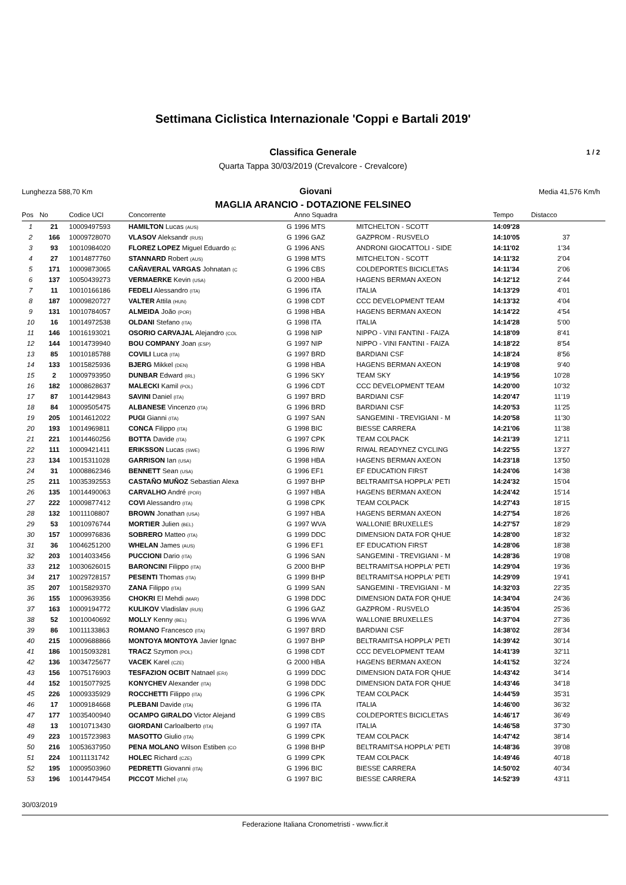Settimana Ciclistica Internazionale 'Coppi e Bartali 2019'
Classifica Generale 1 / 2
Quarta Tappa 30/03/2019 (Crevalcore - Crevalcore)
Lunghezza 588,70 Km Giovani Media 41,576 Km/h
MAGLIA ARANCIO - DOTAZIONE FELSINEO
| Pos | No | Codice UCI | Concorrente | | Anno Squadra | | Tempo | Distacco |
| --- | --- | --- | --- | --- | --- | --- | --- | --- |
| 1 | 21 | 10009497593 | HAMILTON Lucas (AUS) | G | 1996 MTS | MITCHELTON - SCOTT | 14:09'28 | |
| 2 | 166 | 10009728070 | VLASOV Aleksandr (RUS) | G | 1996 GAZ | GAZPROM - RUSVELO | 14:10'05 | 37 |
| 3 | 93 | 10010984020 | FLOREZ LOPEZ Miguel Eduardo (C | G | 1996 ANS | ANDRONI GIOCATTOLI - SIDE | 14:11'02 | 1'34 |
| 4 | 27 | 10014877760 | STANNARD Robert (AUS) | G | 1998 MTS | MITCHELTON - SCOTT | 14:11'32 | 2'04 |
| 5 | 171 | 10009873065 | CAÑAVERAL VARGAS Johnatan (C | G | 1996 CBS | COLDEPORTES BICICLETAS | 14:11'34 | 2'06 |
| 6 | 137 | 10050439273 | VERMAERKE Kevin (USA) | G | 2000 HBA | HAGENS BERMAN AXEON | 14:12'12 | 2'44 |
| 7 | 11 | 10010166186 | FEDELI Alessandro (ITA) | G | 1996 ITA | ITALIA | 14:13'29 | 4'01 |
| 8 | 187 | 10009820727 | VALTER Attila (HUN) | G | 1998 CDT | CCC DEVELOPMENT TEAM | 14:13'32 | 4'04 |
| 9 | 131 | 10010784057 | ALMEIDA João (POR) | G | 1998 HBA | HAGENS BERMAN AXEON | 14:14'22 | 4'54 |
| 10 | 16 | 10014972538 | OLDANI Stefano (ITA) | G | 1998 ITA | ITALIA | 14:14'28 | 5'00 |
| 11 | 146 | 10016193021 | OSORIO CARVAJAL Alejandro (COL | G | 1998 NIP | NIPPO - VINI FANTINI - FAIZA | 14:18'09 | 8'41 |
| 12 | 144 | 10014739940 | BOU COMPANY Joan (ESP) | G | 1997 NIP | NIPPO - VINI FANTINI - FAIZA | 14:18'22 | 8'54 |
| 13 | 85 | 10010185788 | COVILI Luca (ITA) | G | 1997 BRD | BARDIANI CSF | 14:18'24 | 8'56 |
| 14 | 133 | 10015825936 | BJERG Mikkel (DEN) | G | 1998 HBA | HAGENS BERMAN AXEON | 14:19'08 | 9'40 |
| 15 | 2 | 10009793950 | DUNBAR Edward (IRL) | G | 1996 SKY | TEAM SKY | 14:19'56 | 10'28 |
| 16 | 182 | 10008628637 | MALECKI Kamil (POL) | G | 1996 CDT | CCC DEVELOPMENT TEAM | 14:20'00 | 10'32 |
| 17 | 87 | 10014429843 | SAVINI Daniel (ITA) | G | 1997 BRD | BARDIANI CSF | 14:20'47 | 11'19 |
| 18 | 84 | 10009505475 | ALBANESE Vincenzo (ITA) | G | 1996 BRD | BARDIANI CSF | 14:20'53 | 11'25 |
| 19 | 205 | 10014612022 | PUGI Gianni (ITA) | G | 1997 SAN | SANGEMINI - TREVIGIANI - M | 14:20'58 | 11'30 |
| 20 | 193 | 10014969811 | CONCA Filippo (ITA) | G | 1998 BIC | BIESSE CARRERA | 14:21'06 | 11'38 |
| 21 | 221 | 10014460256 | BOTTA Davide (ITA) | G | 1997 CPK | TEAM COLPACK | 14:21'39 | 12'11 |
| 22 | 111 | 10009421411 | ERIKSSON Lucas (SWE) | G | 1996 RIW | RIWAL READYNEZ CYCLING | 14:22'55 | 13'27 |
| 23 | 134 | 10015311028 | GARRISON Ian (USA) | G | 1998 HBA | HAGENS BERMAN AXEON | 14:23'18 | 13'50 |
| 24 | 31 | 10008862346 | BENNETT Sean (USA) | G | 1996 EF1 | EF EDUCATION FIRST | 14:24'06 | 14'38 |
| 25 | 211 | 10035392553 | CASTAÑO MUÑOZ Sebastian Alexa | G | 1997 BHP | BELTRAMITSA HOPPLA' PETI | 14:24'32 | 15'04 |
| 26 | 135 | 10014490063 | CARVALHO André (POR) | G | 1997 HBA | HAGENS BERMAN AXEON | 14:24'42 | 15'14 |
| 27 | 222 | 10009877412 | COVI Alessandro (ITA) | G | 1998 CPK | TEAM COLPACK | 14:27'43 | 18'15 |
| 28 | 132 | 10011108807 | BROWN Jonathan (USA) | G | 1997 HBA | HAGENS BERMAN AXEON | 14:27'54 | 18'26 |
| 29 | 53 | 10010976744 | MORTIER Julien (BEL) | G | 1997 WVA | WALLONIE BRUXELLES | 14:27'57 | 18'29 |
| 30 | 157 | 10009976836 | SOBRERO Matteo (ITA) | G | 1999 DDC | DIMENSION DATA FOR QHUE | 14:28'00 | 18'32 |
| 31 | 36 | 10046251200 | WHELAN James (AUS) | G | 1996 EF1 | EF EDUCATION FIRST | 14:28'06 | 18'38 |
| 32 | 203 | 10014033456 | PUCCIONI Dario (ITA) | G | 1996 SAN | SANGEMINI - TREVIGIANI - M | 14:28'36 | 19'08 |
| 33 | 212 | 10030626015 | BARONCINI Filippo (ITA) | G | 2000 BHP | BELTRAMITSA HOPPLA' PETI | 14:29'04 | 19'36 |
| 34 | 217 | 10029728157 | PESENTI Thomas (ITA) | G | 1999 BHP | BELTRAMITSA HOPPLA' PETI | 14:29'09 | 19'41 |
| 35 | 207 | 10015829370 | ZANA Filippo (ITA) | G | 1999 SAN | SANGEMINI - TREVIGIANI - M | 14:32'03 | 22'35 |
| 36 | 155 | 10009639356 | CHOKRI El Mehdi (MAR) | G | 1998 DDC | DIMENSION DATA FOR QHUE | 14:34'04 | 24'36 |
| 37 | 163 | 10009194772 | KULIKOV Vladislav (RUS) | G | 1996 GAZ | GAZPROM - RUSVELO | 14:35'04 | 25'36 |
| 38 | 52 | 10010040692 | MOLLY Kenny (BEL) | G | 1996 WVA | WALLONIE BRUXELLES | 14:37'04 | 27'36 |
| 39 | 86 | 10011133863 | ROMANO Francesco (ITA) | G | 1997 BRD | BARDIANI CSF | 14:38'02 | 28'34 |
| 40 | 215 | 10009688866 | MONTOYA MONTOYA Javier Ignac | G | 1997 BHP | BELTRAMITSA HOPPLA' PETI | 14:39'42 | 30'14 |
| 41 | 186 | 10015093281 | TRACZ Szymon (POL) | G | 1998 CDT | CCC DEVELOPMENT TEAM | 14:41'39 | 32'11 |
| 42 | 136 | 10034725677 | VACEK Karel (CZE) | G | 2000 HBA | HAGENS BERMAN AXEON | 14:41'52 | 32'24 |
| 43 | 156 | 10075176903 | TESFAZION OCBIT Natnael (ERI) | G | 1999 DDC | DIMENSION DATA FOR QHUE | 14:43'42 | 34'14 |
| 44 | 152 | 10015077925 | KONYCHEV Alexander (ITA) | G | 1998 DDC | DIMENSION DATA FOR QHUE | 14:43'46 | 34'18 |
| 45 | 226 | 10009335929 | ROCCHETTI Filippo (ITA) | G | 1996 CPK | TEAM COLPACK | 14:44'59 | 35'31 |
| 46 | 17 | 10009184668 | PLEBANI Davide (ITA) | G | 1996 ITA | ITALIA | 14:46'00 | 36'32 |
| 47 | 177 | 10035400940 | OCAMPO GIRALDO Victor Alejand | G | 1999 CBS | COLDEPORTES BICICLETAS | 14:46'17 | 36'49 |
| 48 | 13 | 10010713430 | GIORDANI Carloalberto (ITA) | G | 1997 ITA | ITALIA | 14:46'58 | 37'30 |
| 49 | 223 | 10015723983 | MASOTTO Giulio (ITA) | G | 1999 CPK | TEAM COLPACK | 14:47'42 | 38'14 |
| 50 | 216 | 10053637950 | PENA MOLANO Wilson Estiben (CO | G | 1998 BHP | BELTRAMITSA HOPPLA' PETI | 14:48'36 | 39'08 |
| 51 | 224 | 10011131742 | HOLEC Richard (CZE) | G | 1999 CPK | TEAM COLPACK | 14:49'46 | 40'18 |
| 52 | 195 | 10009503960 | PEDRETTI Giovanni (ITA) | G | 1996 BIC | BIESSE CARRERA | 14:50'02 | 40'34 |
| 53 | 196 | 10014479454 | PICCOT Michel (ITA) | G | 1997 BIC | BIESSE CARRERA | 14:52'39 | 43'11 |
30/03/2019
Federazione Italiana Cronometristi - www.ficr.it